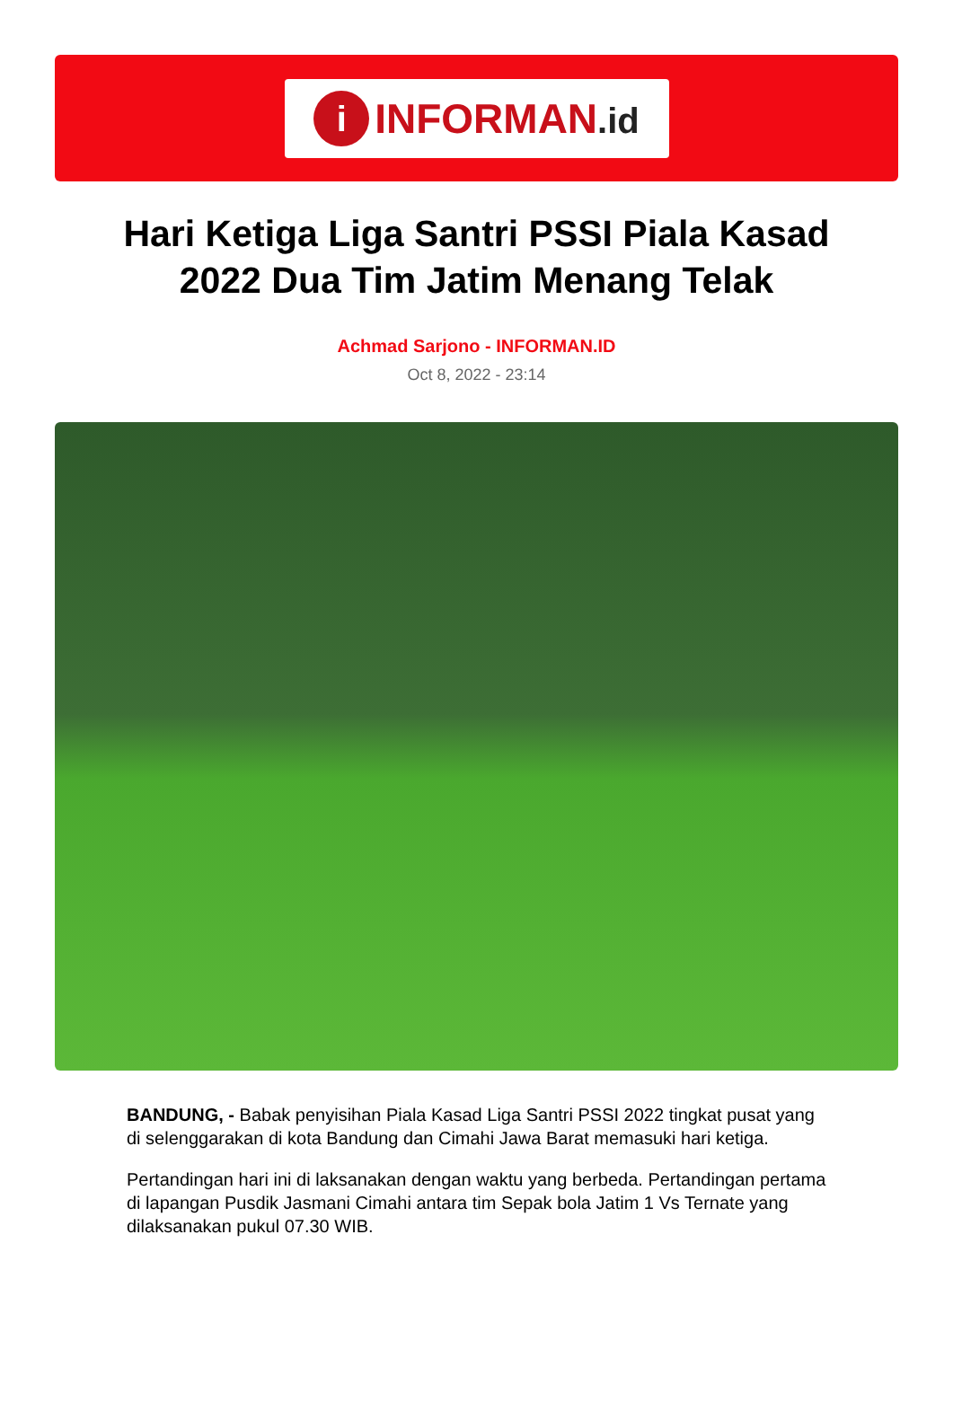i
INFORMAN.id
Hari Ketiga Liga Santri PSSI Piala Kasad 2022 Dua Tim Jatim Menang Telak
Achmad Sarjono - INFORMAN.ID
Oct 8, 2022 - 23:14
BANDUNG, - Babak penyisihan Piala Kasad Liga Santri PSSI 2022 tingkat pusat yang di selenggarakan di kota Bandung dan Cimahi Jawa Barat memasuki hari ketiga.
Pertandingan hari ini di laksanakan dengan waktu yang berbeda. Pertandingan pertama di lapangan Pusdik Jasmani Cimahi antara tim Sepak bola Jatim 1 Vs Ternate yang dilaksanakan pukul 07.30 WIB.